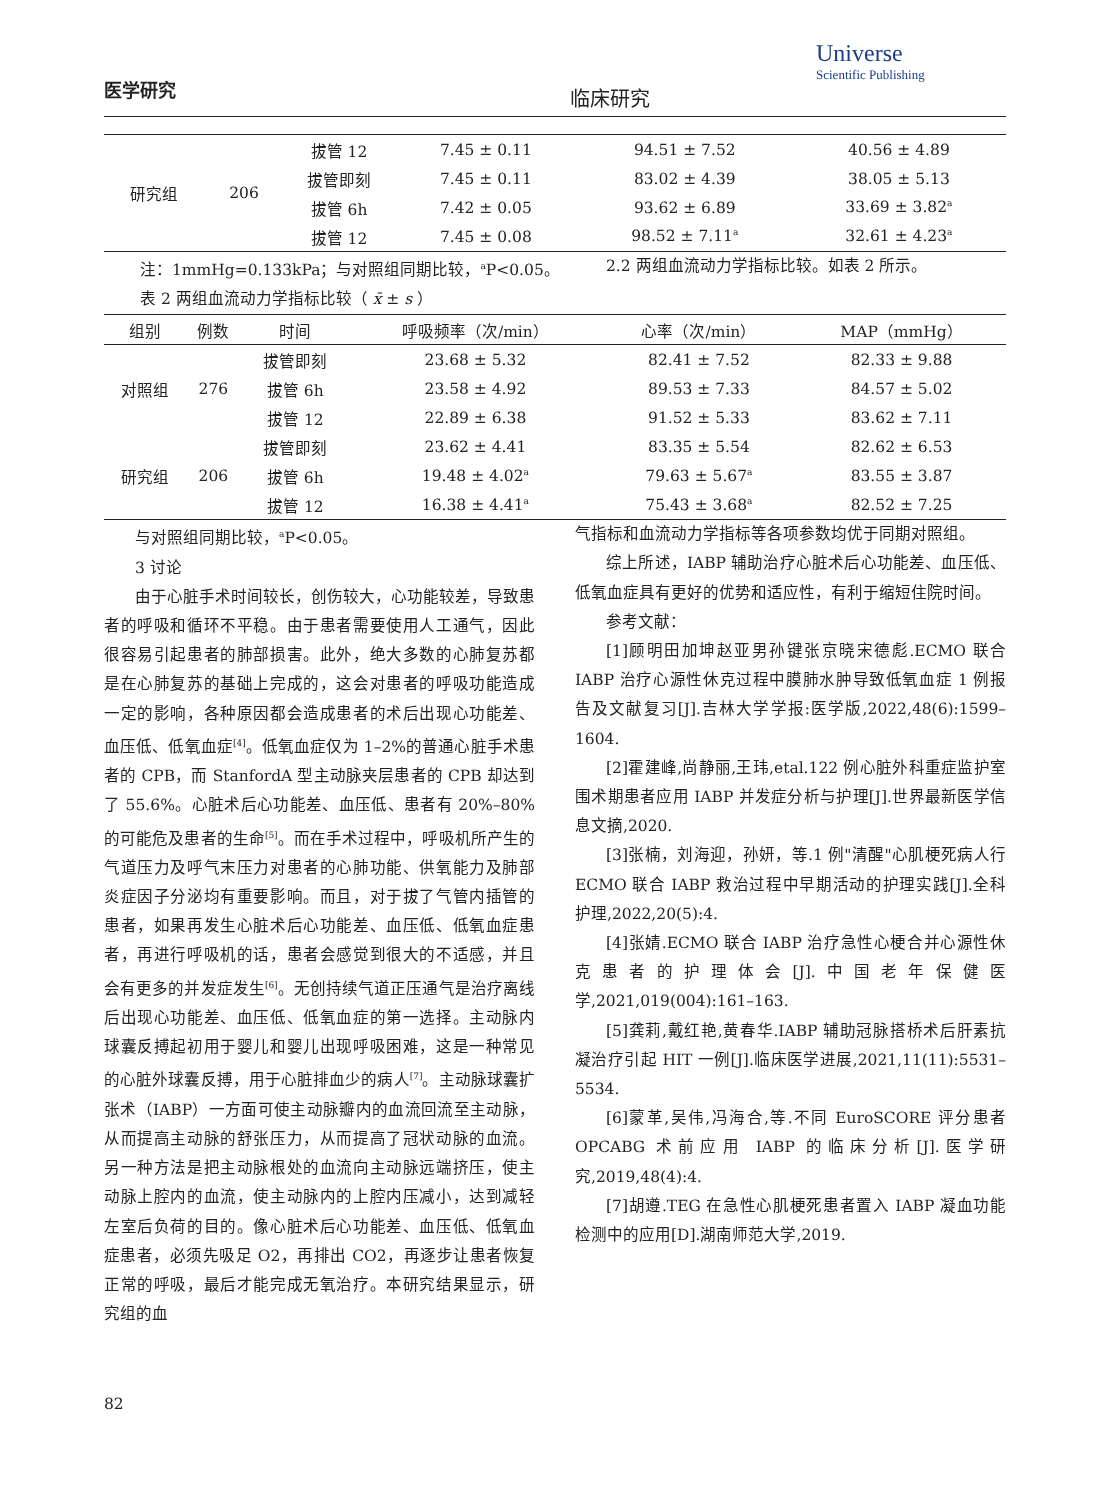医学研究
临床研究
Universe
Scientific Publishing
| 研究组 | 206 | 拔管 12 | 7.45 ± 0.11 | 94.51 ± 7.52 | 40.56 ± 4.89 |
| | | 拔管即刻 | 7.45 ± 0.11 | 83.02 ± 4.39 | 38.05 ± 5.13 |
| | | 拔管 6h | 7.42 ± 0.05 | 93.62 ± 6.89 | 33.69 ± 3.82<sup>a</sup> |
| | | 拔管 12 | 7.45 ± 0.08 | 98.52 ± 7.11<sup>a</sup> | 32.61 ± 4.23<sup>a</sup> |
注：1mmHg=0.133kPa；与对照组同期比较，<sup>a</sup>P<0.05。 2.2 两组血流动力学指标比较。如表 2 所示。
表 2 两组血流动力学指标比较（ x̄ ± s ）
| 组别 | 例数 | 时间 | 呼吸频率（次/min） | 心率（次/min） | MAP（mmHg） |
| --- | --- | --- | --- | --- | --- |
| 对照组 | 276 | 拔管即刻 | 23.68 ± 5.32 | 82.41 ± 7.52 | 82.33 ± 9.88 |
| | | 拔管 6h | 23.58 ± 4.92 | 89.53 ± 7.33 | 84.57 ± 5.02 |
| | | 拔管 12 | 22.89 ± 6.38 | 91.52 ± 5.33 | 83.62 ± 7.11 |
| 研究组 | 206 | 拔管即刻 | 23.62 ± 4.41 | 83.35 ± 5.54 | 82.62 ± 6.53 |
| | | 拔管 6h | 19.48 ± 4.02<sup>a</sup> | 79.63 ± 5.67<sup>a</sup> | 83.55 ± 3.87 |
| | | 拔管 12 | 16.38 ± 4.41<sup>a</sup> | 75.43 ± 3.68<sup>a</sup> | 82.52 ± 7.25 |
与对照组同期比较，<sup>a</sup>P<0.05。
3 讨论
由于心脏手术时间较长，创伤较大，心功能较差，导致患者的呼吸和循环不平稳。由于患者需要使用人工通气，因此很容易引起患者的肺部损害。此外，绝大多数的心肺复苏都是在心肺复苏的基础上完成的，这会对患者的呼吸功能造成一定的影响，各种原因都会造成患者的术后出现心功能差、血压低、低氧血症<sup>[4]</sup>。低氧血症仅为 1–2%的普通心脏手术患者的 CPB，而 StanfordA 型主动脉夹层患者的 CPB 却达到了 55.6%。心脏术后心功能差、血压低、患者有 20%–80%的可能危及患者的生命<sup>[5]</sup>。而在手术过程中，呼吸机所产生的气道压力及呼气末压力对患者的心肺功能、供氧能力及肺部炎症因子分泌均有重要影响。而且，对于拔了气管内插管的患者，如果再发生心脏术后心功能差、血压低、低氧血症患者，再进行呼吸机的话，患者会感觉到很大的不适感，并且会有更多的并发症发生<sup>[6]</sup>。无创持续气道正压通气是治疗离线后出现心功能差、血压低、低氧血症的第一选择。主动脉内球囊反搏起初用于婴儿和婴儿出现呼吸困难，这是一种常见的心脏外球囊反搏，用于心脏排血少的病人<sup>[7]</sup>。主动脉球囊扩张术（IABP）一方面可使主动脉瓣内的血流回流至主动脉，从而提高主动脉的舒张压力，从而提高了冠状动脉的血流。另一种方法是把主动脉根处的血流向主动脉远端挤压，使主动脉上腔内的血流，使主动脉内的上腔内压减小，达到减轻左室后负荷的目的。像心脏术后心功能差、血压低、低氧血症患者，必须先吸足 O2，再排出 CO2，再逐步让患者恢复正常的呼吸，最后才能完成无氧治疗。本研究结果显示，研究组的血
气指标和血流动力学指标等各项参数均优于同期对照组。
综上所述，IABP 辅助治疗心脏术后心功能差、血压低、低氧血症具有更好的优势和适应性，有利于缩短住院时间。
参考文献：
[1]顾明田加坤赵亚男孙键张京晓宋德彪.ECMO 联合 IABP 治疗心源性休克过程中膜肺水肿导致低氧血症 1 例报告及文献复习[J].吉林大学学报:医学版,2022,48(6):1599–1604.
[2]霍建峰,尚静丽,王玮,etal.122 例心脏外科重症监护室围术期患者应用 IABP 并发症分析与护理[J].世界最新医学信息文摘,2020.
[3]张楠，刘海迎，孙妍，等.1 例"清醒"心肌梗死病人行 ECMO 联合 IABP 救治过程中早期活动的护理实践[J].全科护理,2022,20(5):4.
[4]张婧.ECMO 联合 IABP 治疗急性心梗合并心源性休克患者的护理体会[J].中国老年保健医学,2021,019(004):161–163.
[5]龚莉,戴红艳,黄春华.IABP 辅助冠脉搭桥术后肝素抗凝治疗引起 HIT 一例[J].临床医学进展,2021,11(11):5531–5534.
[6]蒙革,吴伟,冯海合,等.不同 EuroSCORE 评分患者 OPCABG 术前应用 IABP 的临床分析[J].医学研究,2019,48(4):4.
[7]胡遵.TEG 在急性心肌梗死患者置入 IABP 凝血功能检测中的应用[D].湖南师范大学,2019.
82